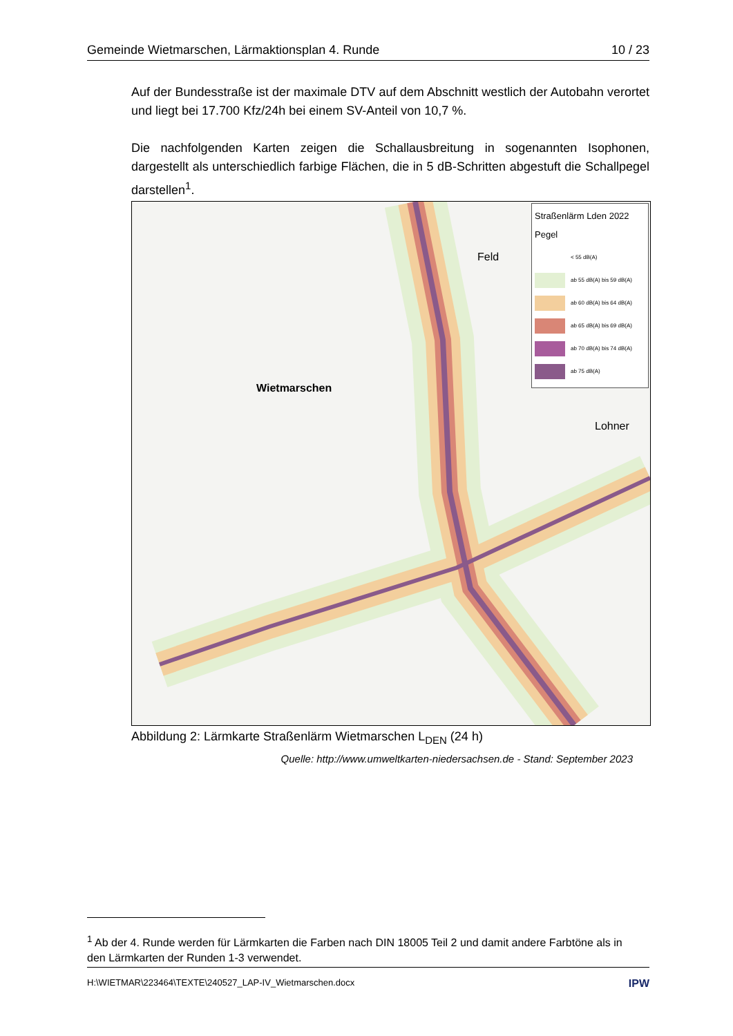Gemeinde Wietmarschen, Lärmaktionsplan 4. Runde 10 / 23
Auf der Bundesstraße ist der maximale DTV auf dem Abschnitt westlich der Autobahn verortet und liegt bei 17.700 Kfz/24h bei einem SV-Anteil von 10,7 %.
Die nachfolgenden Karten zeigen die Schallausbreitung in sogenannten Isophonen, dargestellt als unterschiedlich farbige Flächen, die in 5 dB-Schritten abgestuft die Schallpegel darstellen<sup>1</sup>.
Wietmarschen
Lohner
Feld
Straßenlärm Lden 2022
Pegel
< 55 dB(A)
ab 55 dB(A) bis 59 dB(A)
ab 60 dB(A) bis 64 dB(A)
ab 65 dB(A) bis 69 dB(A)
ab 70 dB(A) bis 74 dB(A)
ab 75 dB(A)
Abbildung 2: Lärmkarte Straßenlärm Wietmarschen L<sub>DEN</sub> (24 h)
Quelle: http://www.umweltkarten-niedersachsen.de - Stand: September 2023
<sup>1</sup> Ab der 4. Runde werden für Lärmkarten die Farben nach DIN 18005 Teil 2 und damit andere Farbtöne als in den Lärmkarten der Runden 1-3 verwendet.
H:\WIETMAR\223464\TEXTE\240527_LAP-IV_Wietmarschen.docx IPW